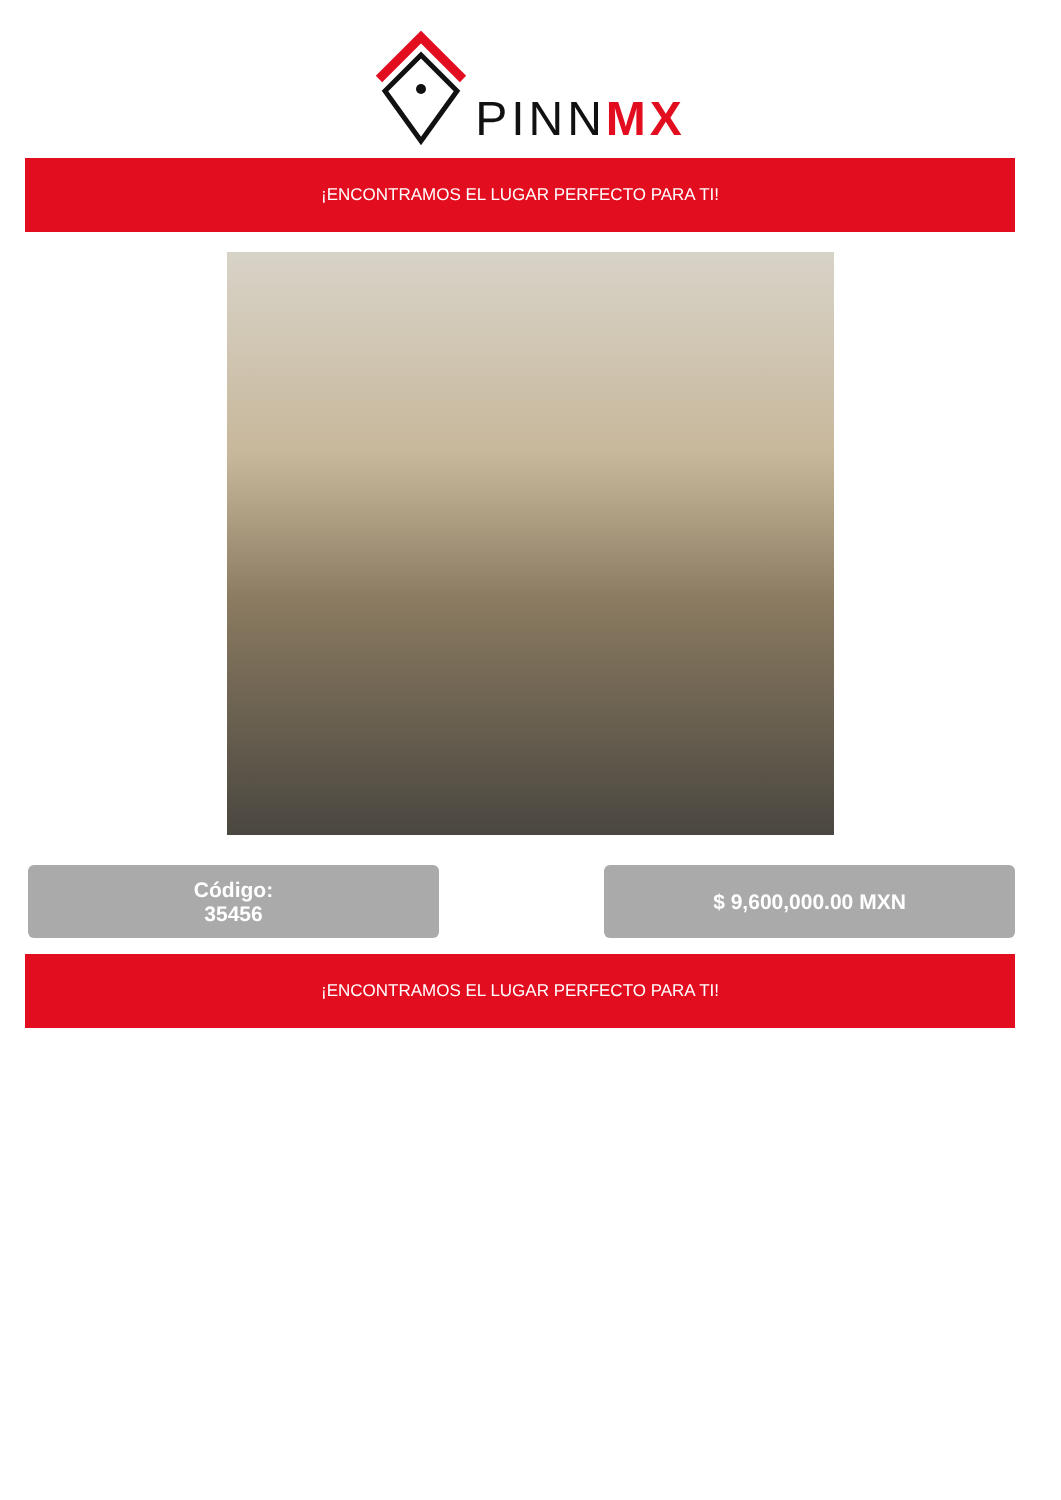PINNMX
¡ENCONTRAMOS EL LUGAR PERFECTO PARA TI!
Código:
35456
$ 9,600,000.00 MXN
¡ENCONTRAMOS EL LUGAR PERFECTO PARA TI!